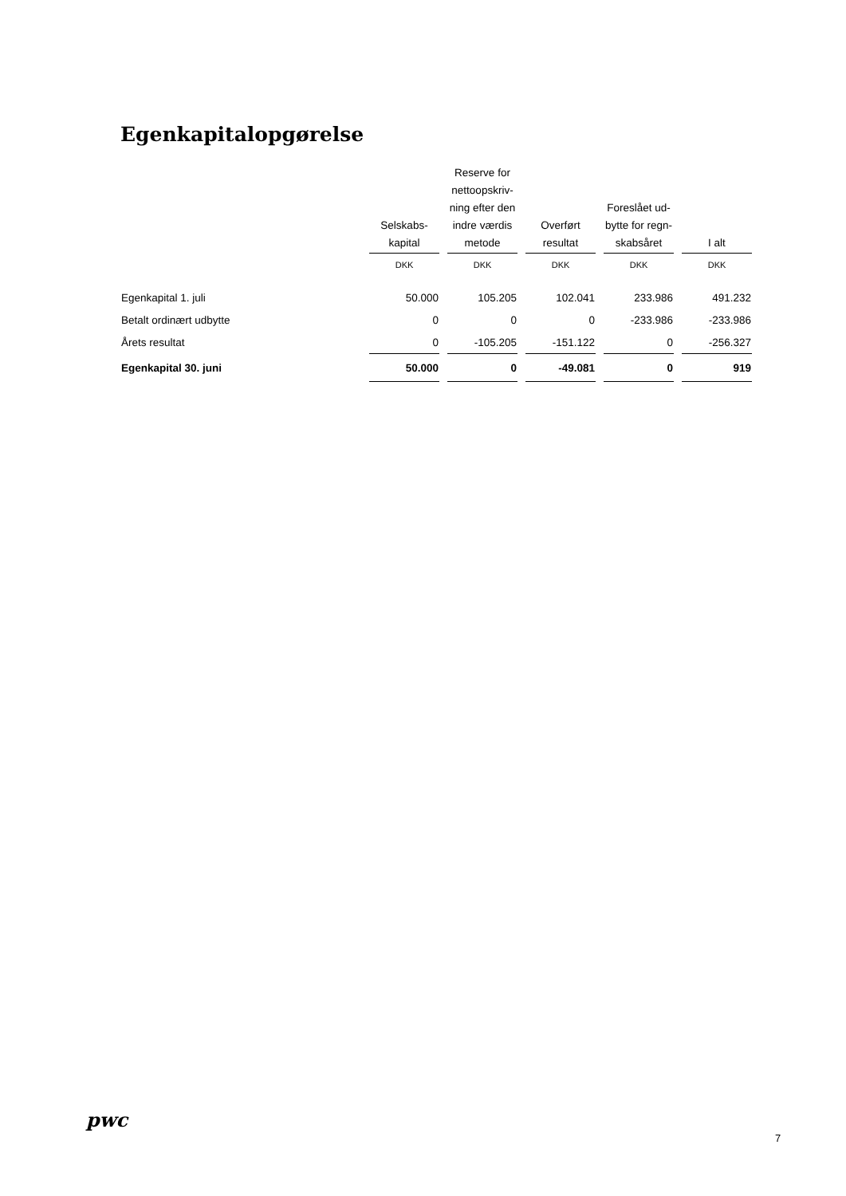Egenkapitalopgørelse
| | Selskabs- kapital | Reserve for nettoopskriv- ning efter den indre værdis metode | Overført resultat | Foreslået ud- bytte for regn- skabsåret | I alt |
| --- | --- | --- | --- | --- | --- |
| | DKK | DKK | DKK | DKK | DKK |
| Egenkapital 1. juli | 50.000 | 105.205 | 102.041 | 233.986 | 491.232 |
| Betalt ordinært udbytte | 0 | 0 | 0 | -233.986 | -233.986 |
| Årets resultat | 0 | -105.205 | -151.122 | 0 | -256.327 |
| Egenkapital 30. juni | 50.000 | 0 | -49.081 | 0 | 919 |
pwc
7